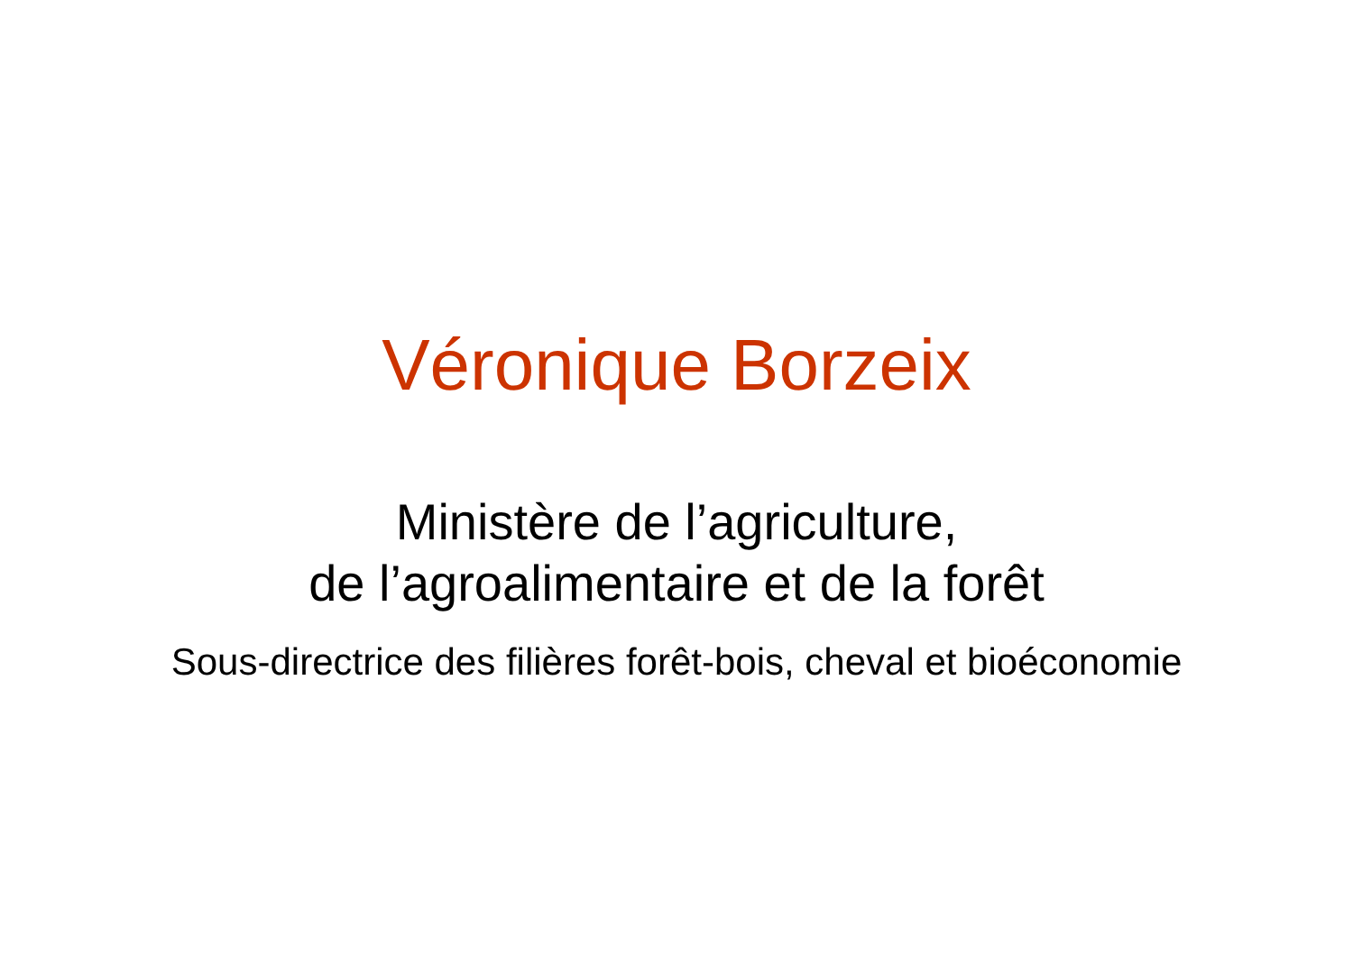Véronique Borzeix
Ministère de l’agriculture,
de l’agroalimentaire et de la forêt
Sous-directrice des filières forêt-bois, cheval et bioéconomie